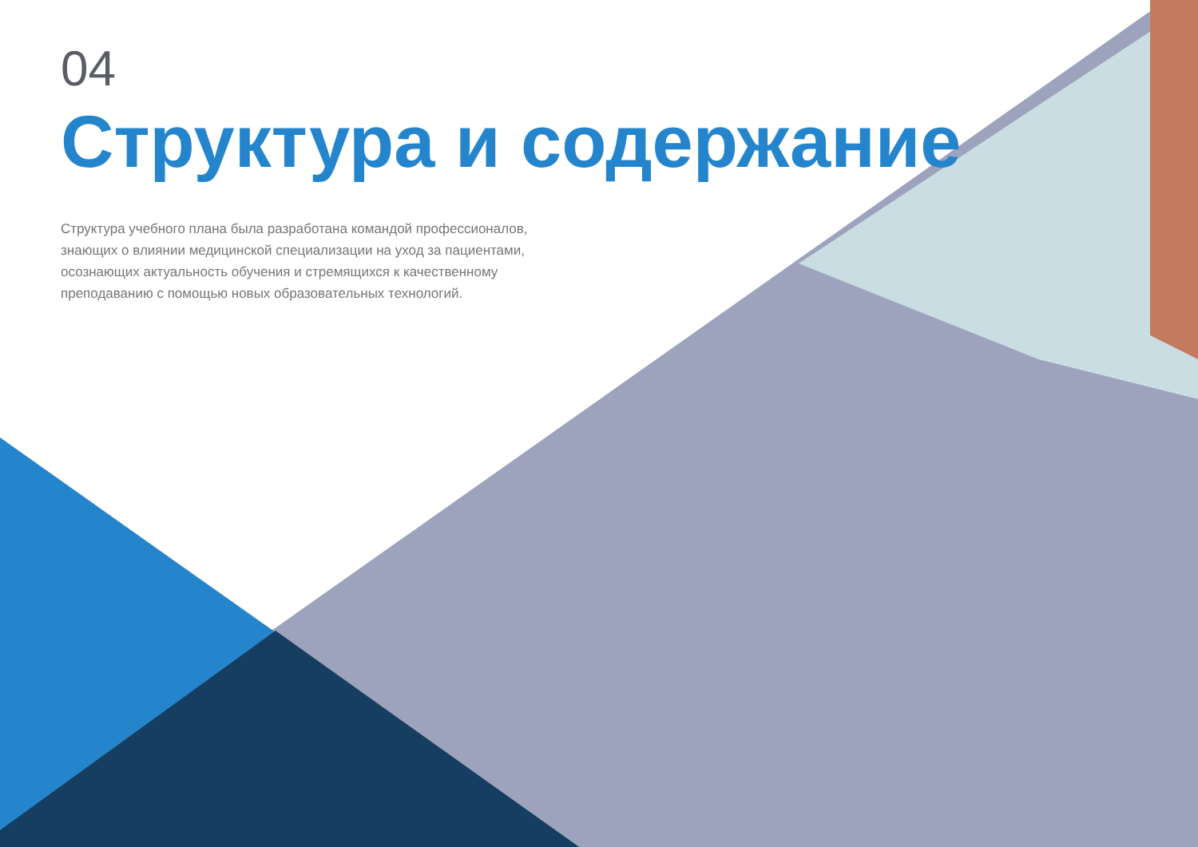04
Структура и содержание
Структура учебного плана была разработана командой профессионалов, знающих о влиянии медицинской специализации на уход за пациентами, осознающих актуальность обучения и стремящихся к качественному преподаванию с помощью новых образовательных технологий.